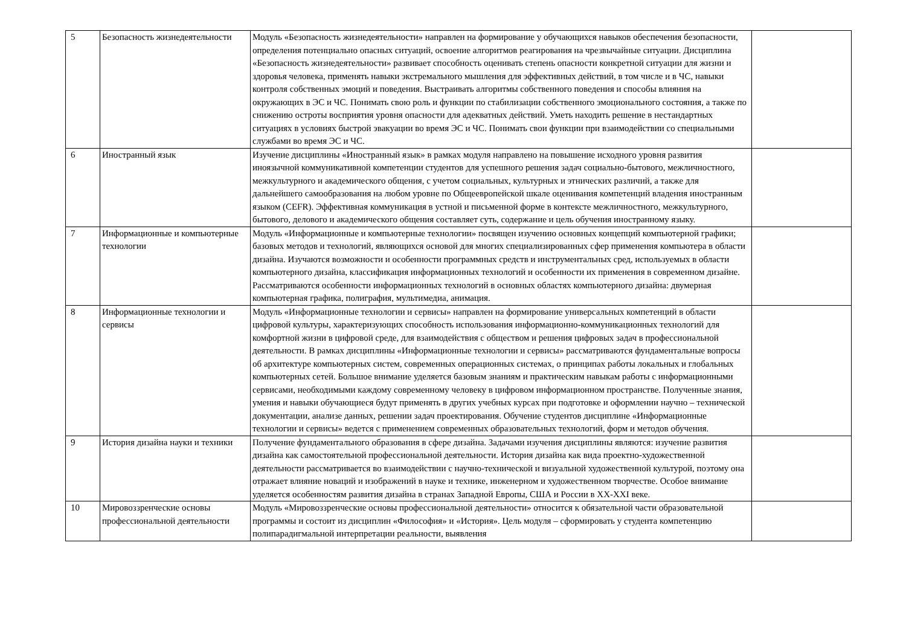| 5 | Безопасность жизнедеятельности | Модуль «Безопасность жизнедеятельности» направлен на формирование у обучающихся навыков обеспечения безопасности, определения потенциально опасных ситуаций, освоение алгоритмов реагирования на чрезвычайные ситуации. Дисциплина «Безопасность жизнедеятельности» развивает способность оценивать степень опасности конкретной ситуации для жизни и здоровья человека, применять навыки экстремального мышления для эффективных действий, в том числе и в ЧС, навыки контроля собственных эмоций и поведения. Выстраивать алгоритмы собственного поведения и способы влияния на окружающих в ЭС и ЧС. Понимать свою роль и функции по стабилизации собственного эмоционального состояния, а также по снижению остроты восприятия уровня опасности для адекватных действий. Уметь находить решение в нестандартных ситуациях в условиях быстрой эвакуации во время ЭС и ЧС. Понимать свои функции при взаимодействии со специальными службами во время ЭС и ЧС. | |
| 6 | Иностранный язык | Изучение дисциплины «Иностранный язык» в рамках модуля направлено на повышение исходного уровня развития иноязычной коммуникативной компетенции студентов для успешного решения задач социально-бытового, межличностного, межкультурного и академического общения, с учетом социальных, культурных и этнических различий, а также для дальнейшего самообразования на любом уровне по Общеевропейской шкале оценивания компетенций владения иностранным языком (CEFR). Эффективная коммуникация в устной и письменной форме в контексте межличностного, межкультурного, бытового, делового и академического общения составляет суть, содержание и цель обучения иностранному языку. | |
| 7 | Информационные и компьютерные технологии | Модуль «Информационные и компьютерные технологии» посвящен изучению основных концепций компьютерной графики; базовых методов и технологий, являющихся основой для многих специализированных сфер применения компьютера в области дизайна. Изучаются возможности и особенности программных средств и инструментальных сред, используемых в области компьютерного дизайна, классификация информационных технологий и особенности их применения в современном дизайне. Рассматриваются особенности информационных технологий в основных областях компьютерного дизайна: двумерная компьютерная графика, полиграфия, мультимедиа, анимация. | |
| 8 | Информационные технологии и сервисы | Модуль «Информационные технологии и сервисы» направлен на формирование универсальных компетенций в области цифровой культуры, характеризующих способность использования информационно-коммуникационных технологий для комфортной жизни в цифровой среде, для взаимодействия с обществом и решения цифровых задач в профессиональной деятельности. В рамках дисциплины «Информационные технологии и сервисы» рассматриваются фундаментальные вопросы об архитектуре компьютерных систем, современных операционных системах, о принципах работы локальных и глобальных компьютерных сетей. Большое внимание уделяется базовым знаниям и практическим навыкам работы с информационными сервисами, необходимыми каждому современному человеку в цифровом информационном пространстве. Полученные знания, умения и навыки обучающиеся будут применять в других учебных курсах при подготовке и оформлении научно – технической документации, анализе данных, решении задач проектирования. Обучение студентов дисциплине «Информационные технологии и сервисы» ведется с применением современных образовательных технологий, форм и методов обучения. | |
| 9 | История дизайна науки и техники | Получение фундаментального образования в сфере дизайна. Задачами изучения дисциплины являются: изучение развития дизайна как самостоятельной профессиональной деятельности. История дизайна как вида проектно-художественной деятельности рассматривается во взаимодействии с научно-технической и визуальной художественной культурой, поэтому она отражает влияние новаций и изображений в науке и технике, инженерном и художественном творчестве. Особое внимание уделяется особенностям развития дизайна в странах Западной Европы, США и России в XX-XXI веке. | |
| 10 | Мировоззренческие основы профессиональной деятельности | Модуль «Мировоззренческие основы профессиональной деятельности» относится к обязательной части образовательной программы и состоит из дисциплин «Философия» и «История». Цель модуля – сформировать у студента компетенцию полипарадигмальной интерпретации реальности, выявления | |